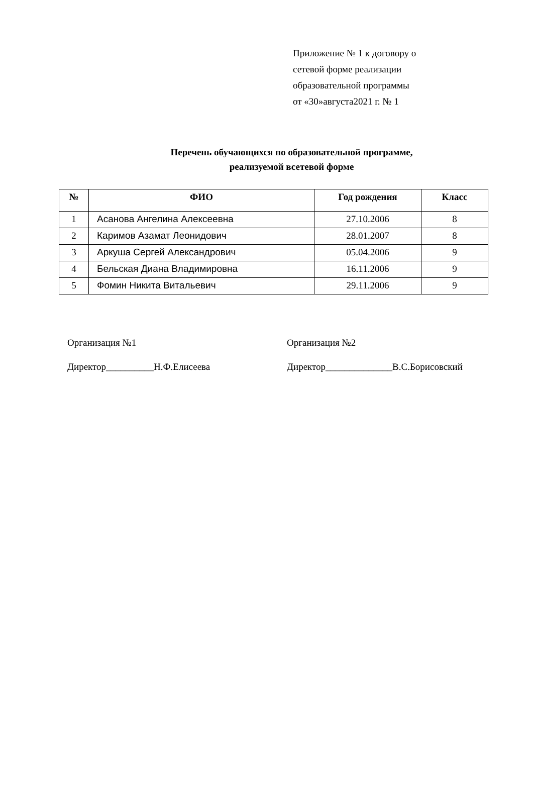Приложение № 1 к договору о
сетевой форме реализации
образовательной программы
от «30»августа2021 г. № 1
Перечень обучающихся по образовательной программе,
реализуемой всетевой форме
| № | ФИО | Год рождения | Класс |
| --- | --- | --- | --- |
| 1 | Асанова Ангелина Алексеевна | 27.10.2006 | 8 |
| 2 | Каримов Азамат Леонидович | 28.01.2007 | 8 |
| 3 | Аркуша Сергей Александрович | 05.04.2006 | 9 |
| 4 | Бельская Диана Владимировна | 16.11.2006 | 9 |
| 5 | Фомин Никита Витальевич | 29.11.2006 | 9 |
Организация №1
Директор__________Н.Ф.Елисеева
Организация №2
Директор______________В.С.Борисовский